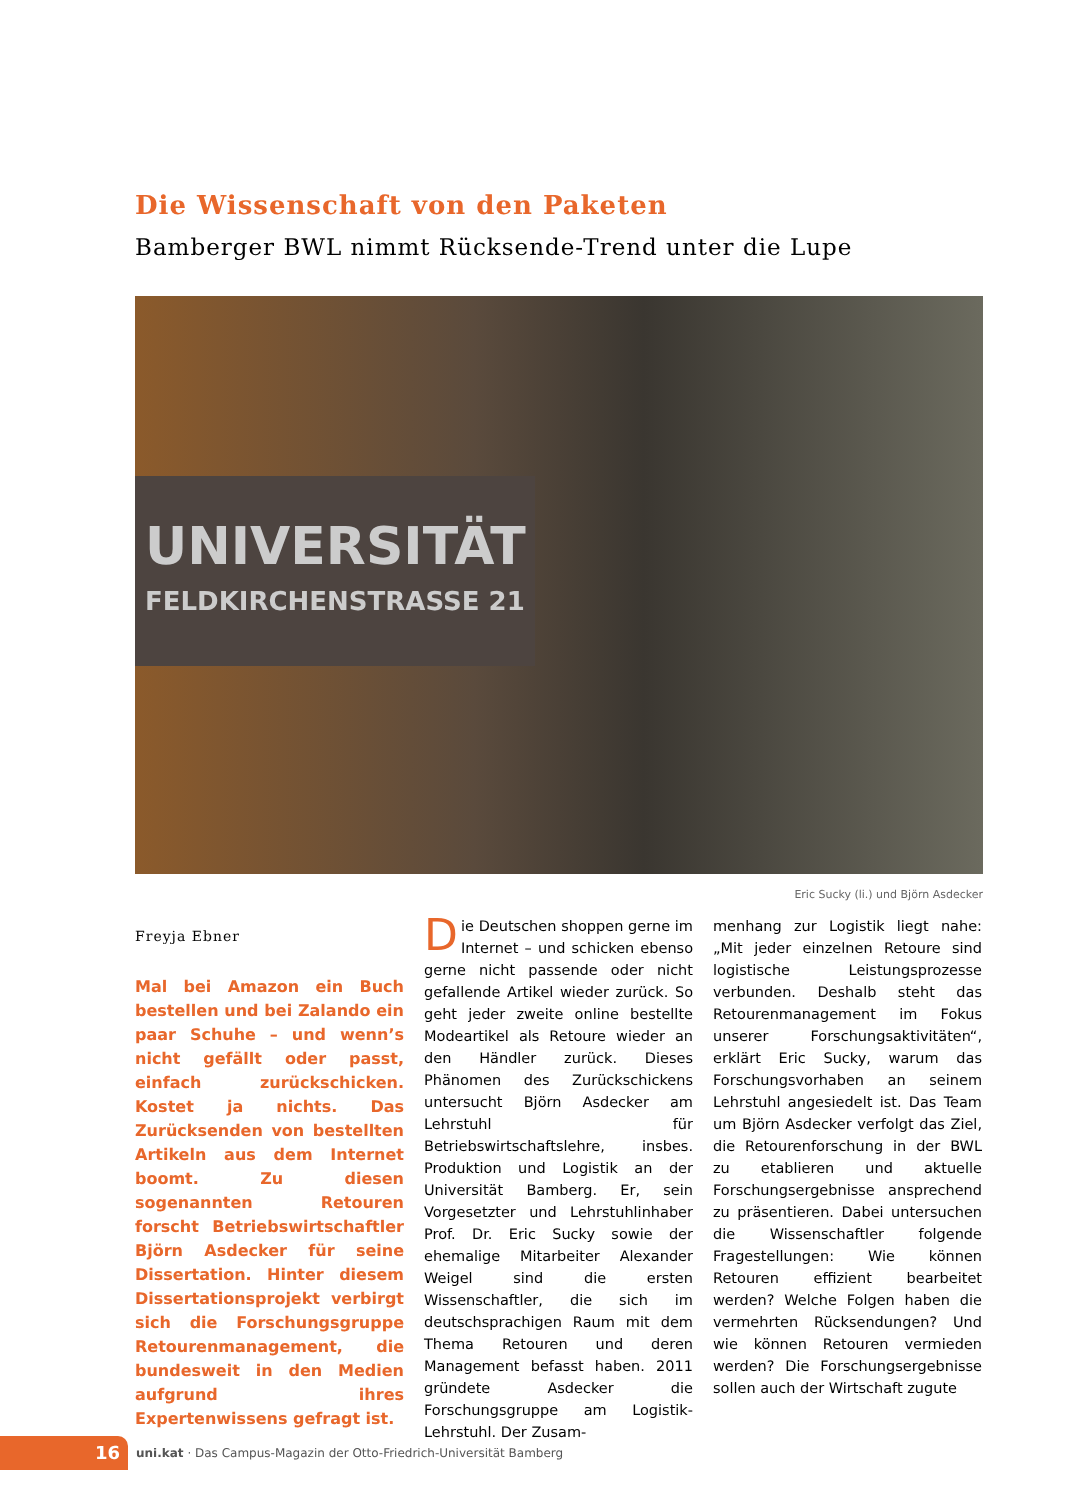Die Wissenschaft von den Paketen
Bamberger BWL nimmt Rücksende-Trend unter die Lupe
UNIVERSITÄT
FELDKIRCHENSTRASSE 21
Eric Sucky (li.) und Björn Asdecker
Freyja Ebner
Mal bei Amazon ein Buch bestellen und bei Zalando ein paar Schuhe – und wenn’s nicht gefällt oder passt, einfach zurückschicken. Kostet ja nichts. Das Zurücksenden von bestellten Artikeln aus dem Internet boomt. Zu diesen sogenannten Retouren forscht Betriebswirtschaftler Björn Asdecker für seine Dissertation. Hinter diesem Dissertationsprojekt verbirgt sich die Forschungsgruppe Retourenmanagement, die bundesweit in den Medien aufgrund ihres Expertenwissens gefragt ist.
Die Deutschen shoppen gerne im Internet – und schicken ebenso gerne nicht passende oder nicht gefallende Artikel wieder zurück. So geht jeder zweite online bestellte Modeartikel als Retoure wieder an den Händler zurück. Dieses Phänomen des Zurückschickens untersucht Björn Asdecker am Lehrstuhl für Betriebswirtschaftslehre, insbes. Produktion und Logistik an der Universität Bamberg. Er, sein Vorgesetzter und Lehrstuhlinhaber Prof. Dr. Eric Sucky sowie der ehemalige Mitarbeiter Alexander Weigel sind die ersten Wissenschaftler, die sich im deutschsprachigen Raum mit dem Thema Retouren und deren Management befasst haben. 2011 gründete Asdecker die Forschungsgruppe am Logistik-Lehrstuhl. Der Zusam-
menhang zur Logistik liegt nahe: „Mit jeder einzelnen Retoure sind logistische Leistungsprozesse verbunden. Deshalb steht das Retourenmanagement im Fokus unserer Forschungsaktivitäten“, erklärt Eric Sucky, warum das Forschungsvorhaben an seinem Lehrstuhl angesiedelt ist. Das Team um Björn Asdecker verfolgt das Ziel, die Retourenforschung in der BWL zu etablieren und aktuelle Forschungsergebnisse ansprechend zu präsentieren. Dabei untersuchen die Wissenschaftler folgende Fragestellungen: Wie können Retouren effizient bearbeitet werden? Welche Folgen haben die vermehrten Rücksendungen? Und wie können Retouren vermieden werden? Die Forschungsergebnisse sollen auch der Wirtschaft zugute
16
uni.kat · Das Campus-Magazin der Otto-Friedrich-Universität Bamberg